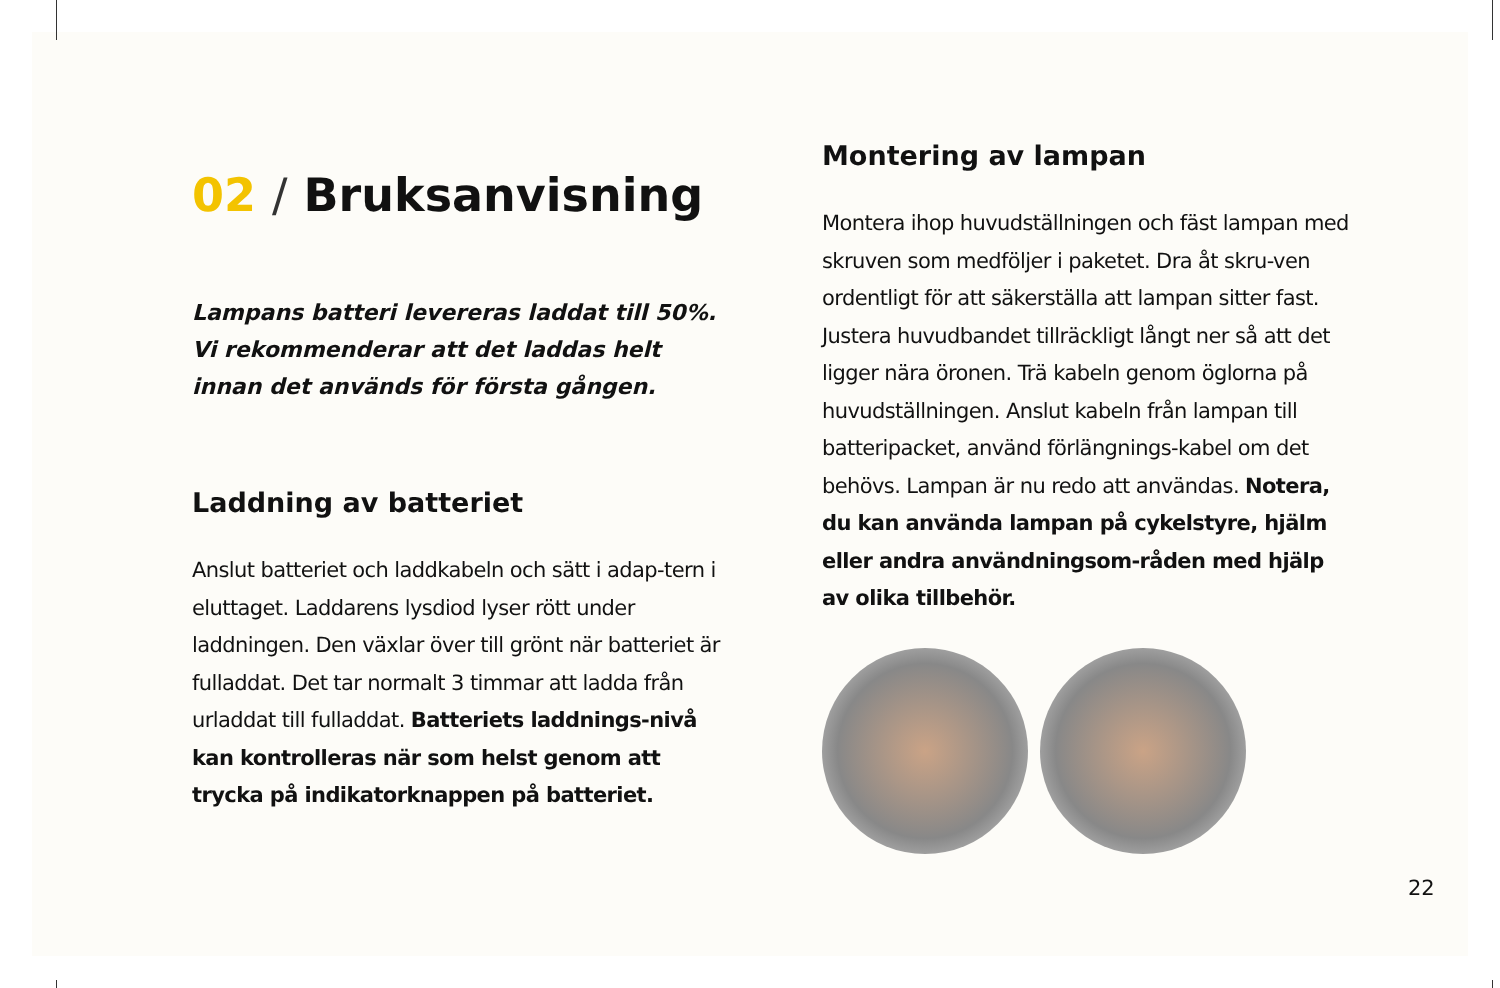02 / Bruksanvisning
Lampans batteri levereras laddat till 50%. Vi rekommenderar att det laddas helt innan det används för första gången.
Laddning av batteriet
Anslut batteriet och laddkabeln och sätt i adap-tern i eluttaget. Laddarens lysdiod lyser rött under laddningen. Den växlar över till grönt när batteriet är fulladdat. Det tar normalt 3 timmar att ladda från urladdat till fulladdat. Batteriets laddnings-nivå kan kontrolleras när som helst genom att trycka på indikatorknappen på batteriet.
Montering av lampan
Montera ihop huvudställningen och fäst lampan med skruven som medföljer i paketet. Dra åt skru-ven ordentligt för att säkerställa att lampan sitter fast. Justera huvudbandet tillräckligt långt ner så att det ligger nära öronen. Trä kabeln genom öglorna på huvudställningen. Anslut kabeln från lampan till batteripacket, använd förlängnings-kabel om det behövs. Lampan är nu redo att användas. Notera, du kan använda lampan på cykelstyre, hjälm eller andra användningsom-råden med hjälp av olika tillbehör.
22